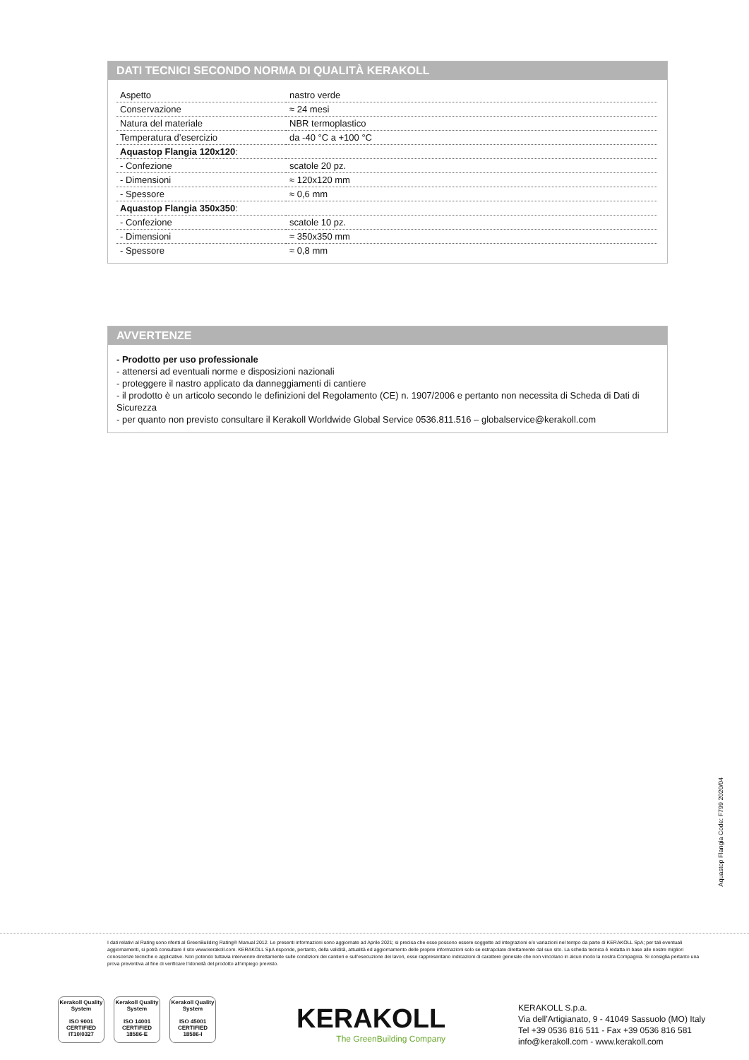DATI TECNICI SECONDO NORMA DI QUALITÀ KERAKOLL
| Aspetto | nastro verde |
| Conservazione | ≈ 24 mesi |
| Natura del materiale | NBR termoplastico |
| Temperatura d’esercizio | da -40 °C a +100 °C |
| Aquastop Flangia 120x120 : | |
| - Confezione | scatole 20 pz. |
| - Dimensioni | ≈ 120x120 mm |
| - Spessore | ≈ 0,6 mm |
| Aquastop Flangia 350x350 : | |
| - Confezione | scatole 10 pz. |
| - Dimensioni | ≈ 350x350 mm |
| - Spessore | ≈ 0,8 mm |
AVVERTENZE
- Prodotto per uso professionale
- attenersi ad eventuali norme e disposizioni nazionali
- proteggere il nastro applicato da danneggiamenti di cantiere
- il prodotto è un articolo secondo le definizioni del Regolamento (CE) n. 1907/2006 e pertanto non necessita di Scheda di Dati di Sicurezza
- per quanto non previsto consultare il Kerakoll Worldwide Global Service 0536.811.516 – globalservice@kerakoll.com
Aquastop Flangia Code: F799 2020/04
I dati relativi al Rating sono riferiti al GreenBuilding Rating® Manual 2012. Le presenti informazioni sono aggiornate ad Aprile 2021; si precisa che esse possono essere soggette ad integrazioni e/o variazioni nel tempo da parte di KERAKOLL SpA; per tali eventuali aggiornamenti, si potrà consultare il sito www.kerakoll.com. KERAKOLL SpA risponde, pertanto, della validità, attualità ed aggiornamento delle proprie informazioni solo se estrapolate direttamente dal suo sito. La scheda tecnica è redatta in base alle nostre migliori conoscenze tecniche e applicative. Non potendo tuttavia intervenire direttamente sulle condizioni dei cantieri e sull’esecuzione dei lavori, esse rappresentano indicazioni di carattere generale che non vincolano in alcun modo la nostra Compagnia. Si consiglia pertanto una prova preventiva al fine di verificare l’idoneità del prodotto all’impiego previsto.
Kerakoll Quality System
ISO 9001 CERTIFIED IT10/0327
Kerakoll Quality System
ISO 14001 CERTIFIED 18586-E
Kerakoll Quality System
ISO 45001 CERTIFIED 18586-I
KERAKOLL
The GreenBuilding Company
KERAKOLL S.p.a.
Via dell’Artigianato, 9 - 41049 Sassuolo (MO) Italy
Tel +39 0536 816 511 - Fax +39 0536 816 581
info@kerakoll.com - www.kerakoll.com